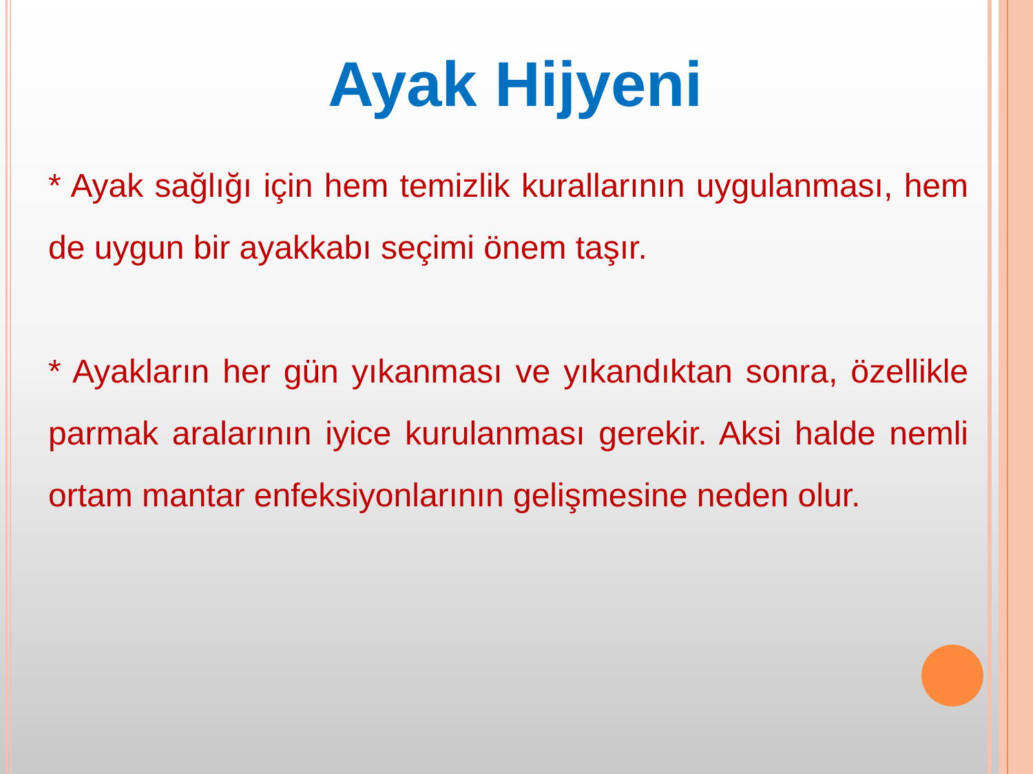Ayak Hijyeni
* Ayak sağlığı için hem temizlik kurallarının uygulanması, hem de uygun bir ayakkabı seçimi önem taşır.
* Ayakların her gün yıkanması ve yıkandıktan sonra, özellikle parmak aralarının iyice kurulanması gerekir. Aksi halde nemli ortam mantar enfeksiyonlarının gelişmesine neden olur.